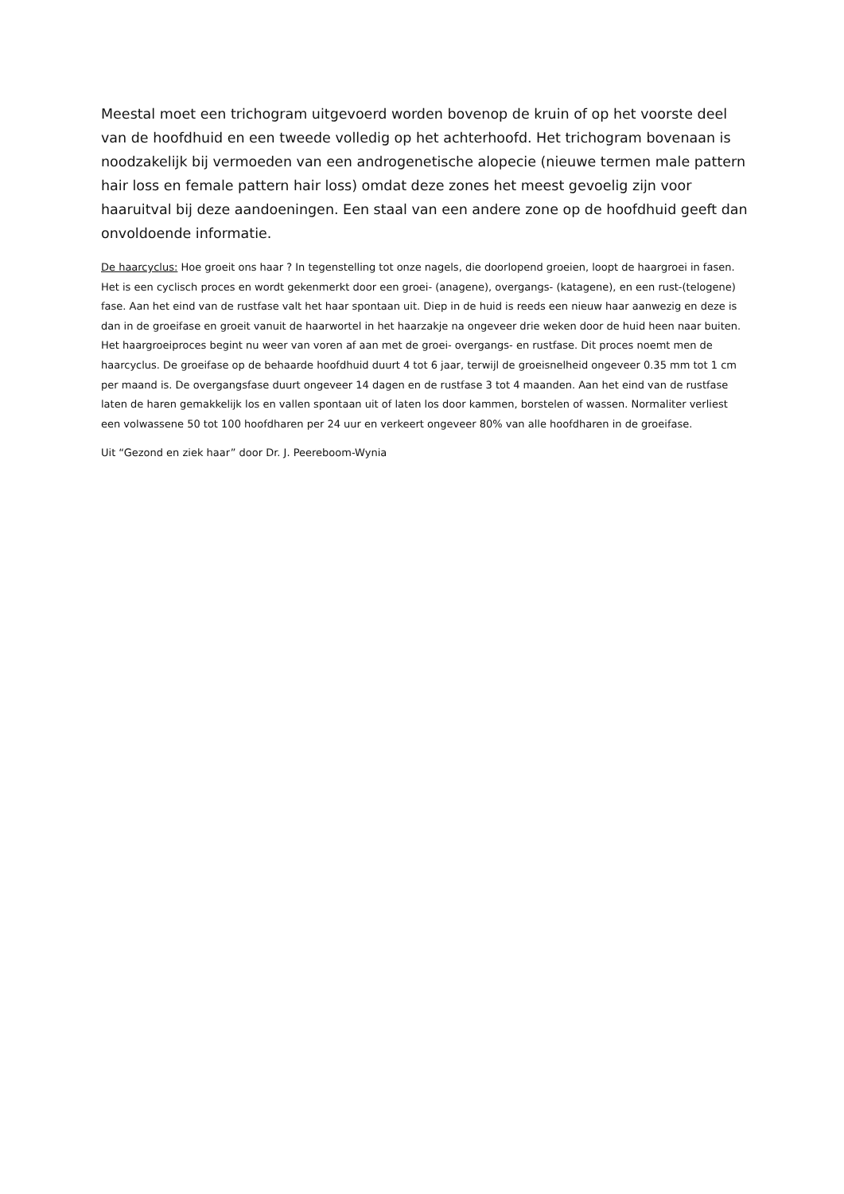Meestal moet een trichogram uitgevoerd worden bovenop de kruin of op het voorste deel van de hoofdhuid en een tweede volledig op het achterhoofd. Het trichogram bovenaan is noodzakelijk bij vermoeden van een androgenetische alopecie (nieuwe termen male pattern hair loss en female pattern hair loss) omdat deze zones het meest gevoelig zijn voor haaruitval bij deze aandoeningen. Een staal van een andere zone op de hoofdhuid geeft dan onvoldoende informatie.
De haarcyclus: Hoe groeit ons haar ? In tegenstelling tot onze nagels, die doorlopend groeien, loopt de haargroei in fasen. Het is een cyclisch proces en wordt gekenmerkt door een groei- (anagene), overgangs- (katagene), en een rust-(telogene) fase. Aan het eind van de rustfase valt het haar spontaan uit. Diep in de huid is reeds een nieuw haar aanwezig en deze is dan in de groeifase en groeit vanuit de haarwortel in het haarzakje na ongeveer drie weken door de huid heen naar buiten. Het haargroeiproces begint nu weer van voren af aan met de groei- overgangs- en rustfase. Dit proces noemt men de haarcyclus. De groeifase op de behaarde hoofdhuid duurt 4 tot 6 jaar, terwijl de groeisnelheid ongeveer 0.35 mm tot 1 cm per maand is. De overgangsfase duurt ongeveer 14 dagen en de rustfase 3 tot 4 maanden. Aan het eind van de rustfase laten de haren gemakkelijk los en vallen spontaan uit of laten los door kammen, borstelen of wassen. Normaliter verliest een volwassene 50 tot 100 hoofdharen per 24 uur en verkeert ongeveer 80% van alle hoofdharen in de groeifase.
Uit “Gezond en ziek haar” door Dr. J. Peereboom-Wynia